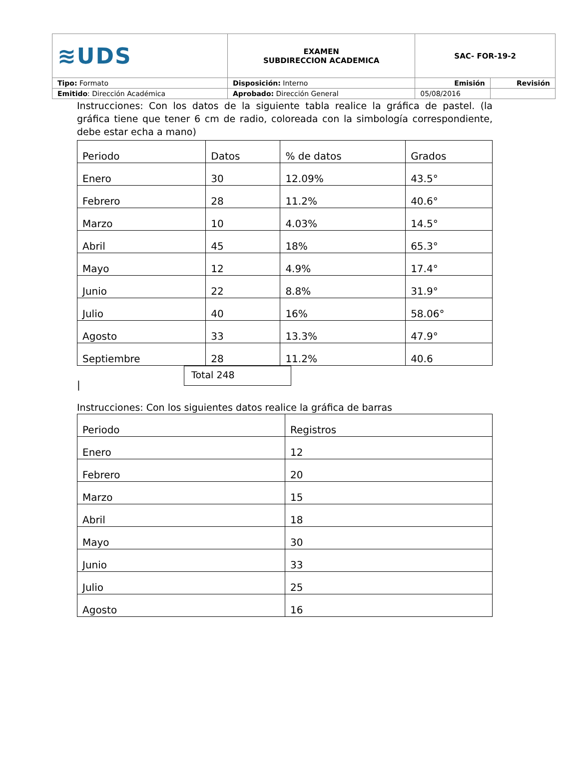| ≋UDS | EXAMEN SUBDIRECCION ACADEMICA | SAC- FOR-19-2 | |
| Tipo: Formato | Disposición: Interno | Emisión | Revisión |
| Emitido : Dirección Académica | Aprobado: Dirección General | 05/08/2016 | |
Instrucciones: Con los datos de la siguiente tabla realice la gráfica de pastel. (la gráfica tiene que tener 6 cm de radio, coloreada con la simbología correspondiente, debe estar echa a mano)
| Periodo | Datos | % de datos | Grados |
| --- | --- | --- | --- |
| Enero | 30 | 12.09% | 43.5° |
| Febrero | 28 | 11.2% | 40.6° |
| Marzo | 10 | 4.03% | 14.5° |
| Abril | 45 | 18% | 65.3° |
| Mayo | 12 | 4.9% | 17.4° |
| Junio | 22 | 8.8% | 31.9° |
| Julio | 40 | 16% | 58.06° |
| Agosto | 33 | 13.3% | 47.9° |
| Septiembre | 28 | 11.2% | 40.6 |
Total 248
|
Instrucciones: Con los siguientes datos realice la gráfica de barras
| Periodo | Registros |
| --- | --- |
| Enero | 12 |
| Febrero | 20 |
| Marzo | 15 |
| Abril | 18 |
| Mayo | 30 |
| Junio | 33 |
| Julio | 25 |
| Agosto | 16 |